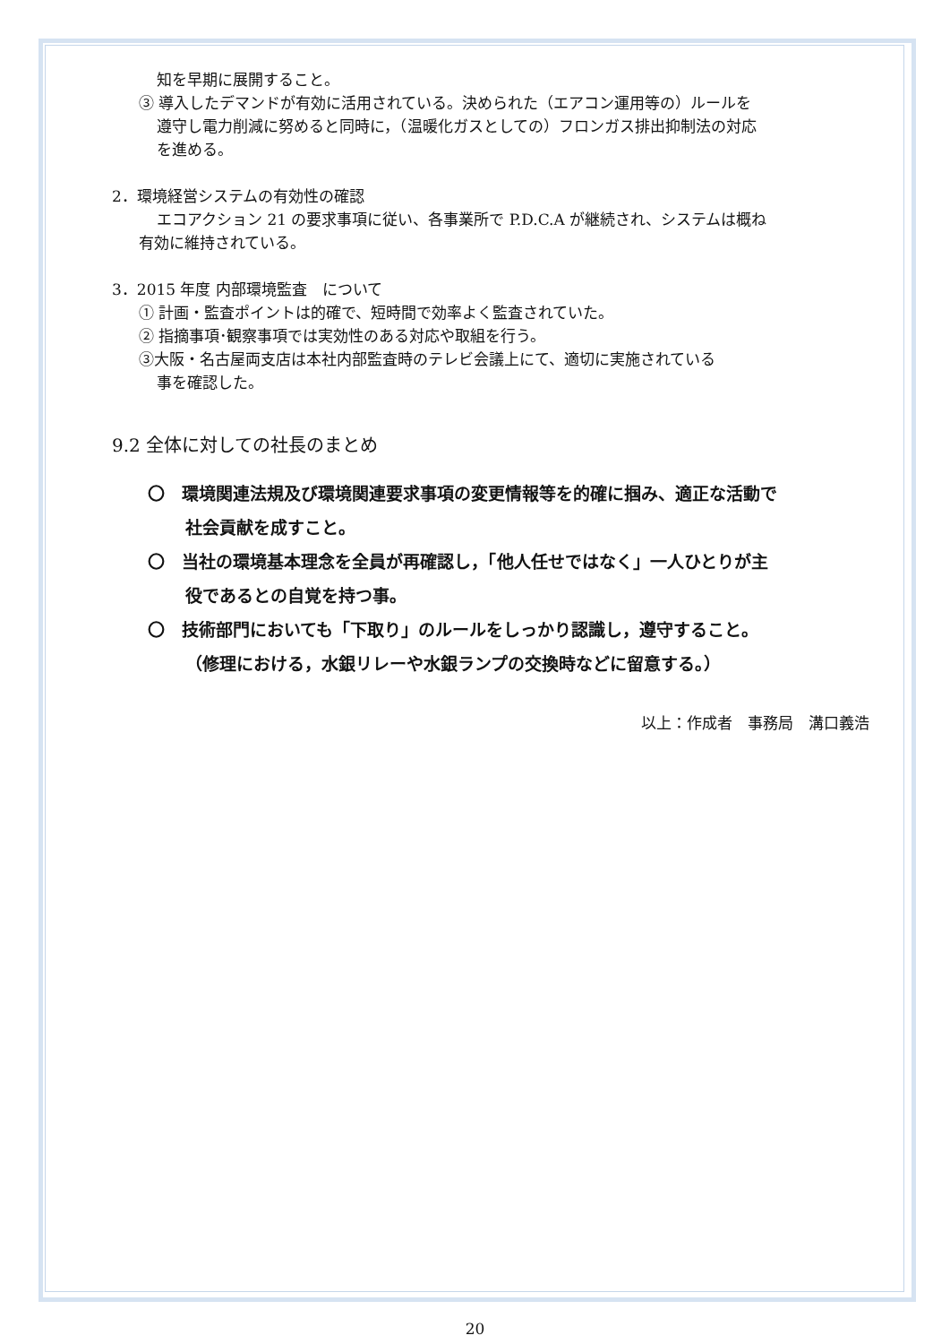知を早期に展開すること。
③ 導入したデマンドが有効に活用されている。決められた（エアコン運用等の）ルールを
遵守し電力削減に努めると同時に，（温暖化ガスとしての）フロンガス排出抑制法の対応
を進める。
2．環境経営システムの有効性の確認
エコアクション 21 の要求事項に従い、各事業所で P.D.C.A が継続され、システムは概ね
有効に維持されている。
3．2015 年度 内部環境監査　について
① 計画・監査ポイントは的確で、短時間で効率よく監査されていた。
② 指摘事項･観察事項では実効性のある対応や取組を行う。
③大阪・名古屋両支店は本社内部監査時のテレビ会議上にて、適切に実施されている
事を確認した。
9.2 全体に対しての社長のまとめ
〇　環境関連法規及び環境関連要求事項の変更情報等を的確に掴み、適正な活動で
社会貢献を成すこと。
〇　当社の環境基本理念を全員が再確認し，「他人任せではなく」一人ひとりが主
役であるとの自覚を持つ事。
〇　技術部門においても「下取り」のルールをしっかり認識し，遵守すること。
（修理における，水銀リレーや水銀ランプの交換時などに留意する。）
以上：作成者　事務局　溝口義浩
20